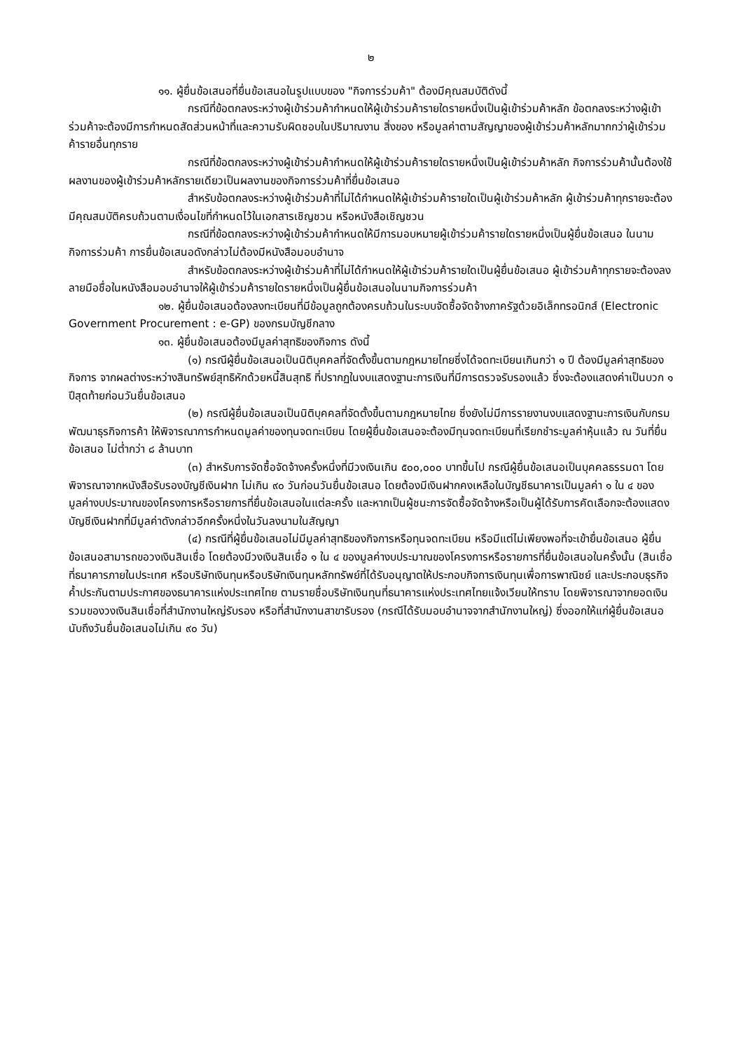๒
๑๑. ผู้ยื่นข้อเสนอที่ยื่นข้อเสนอในรูปแบบของ "กิจการร่วมค้า" ต้องมีคุณสมบัติดังนี้
กรณีที่ข้อตกลงระหว่างผู้เข้าร่วมค้ากำหนดให้ผู้เข้าร่วมค้ารายใดรายหนึ่งเป็นผู้เข้าร่วมค้าหลัก ข้อตกลงระหว่างผู้เข้าร่วมค้าจะต้องมีการกำหนดสัดส่วนหน้าที่และความรับผิดชอบในปริมาณงาน สิ่งของ หรือมูลค่าตามสัญญาของผู้เข้าร่วมค้าหลักมากกว่าผู้เข้าร่วมค้ารายอื่นทุกราย
กรณีที่ข้อตกลงระหว่างผู้เข้าร่วมค้ากำหนดให้ผู้เข้าร่วมค้ารายใดรายหนึ่งเป็นผู้เข้าร่วมค้าหลัก กิจการร่วมค้านั้นต้องใช้ผลงานของผู้เข้าร่วมค้าหลักรายเดียวเป็นผลงานของกิจการร่วมค้าที่ยื่นข้อเสนอ
สำหรับข้อตกลงระหว่างผู้เข้าร่วมค้าที่ไม่ได้กำหนดให้ผู้เข้าร่วมค้ารายใดเป็นผู้เข้าร่วมค้าหลัก ผู้เข้าร่วมค้าทุกรายจะต้องมีคุณสมบัติครบถ้วนตามเงื่อนไขที่กำหนดไว้ในเอกสารเชิญชวน หรือหนังสือเชิญชวน
กรณีที่ข้อตกลงระหว่างผู้เข้าร่วมค้ากำหนดให้มีการมอบหมายผู้เข้าร่วมค้ารายใดรายหนึ่งเป็นผู้ยื่นข้อเสนอ ในนามกิจการร่วมค้า การยื่นข้อเสนอดังกล่าวไม่ต้องมีหนังสือมอบอำนาจ
สำหรับข้อตกลงระหว่างผู้เข้าร่วมค้าที่ไม่ได้กำหนดให้ผู้เข้าร่วมค้ารายใดเป็นผู้ยื่นข้อเสนอ ผู้เข้าร่วมค้าทุกรายจะต้องลงลายมือชื่อในหนังสือมอบอำนาจให้ผู้เข้าร่วมค้ารายใดรายหนึ่งเป็นผู้ยื่นข้อเสนอในนามกิจการร่วมค้า
๑๒. ผู้ยื่นข้อเสนอต้องลงทะเบียนที่มีข้อมูลถูกต้องครบถ้วนในระบบจัดซื้อจัดจ้างภาครัฐด้วยอิเล็กทรอนิกส์ (Electronic Government Procurement : e-GP) ของกรมบัญชีกลาง
๑๓. ผู้ยื่นข้อเสนอต้องมีมูลค่าสุทธิของกิจการ ดังนี้
(๑) กรณีผู้ยื่นข้อเสนอเป็นนิติบุคคลที่จัดตั้งขึ้นตามกฎหมายไทยซึ่งได้จดทะเบียนเกินกว่า ๑ ปี ต้องมีมูลค่าสุทธิของกิจการ จากผลต่างระหว่างสินทรัพย์สุทธิหักด้วยหนี้สินสุทธิ ที่ปรากฏในงบแสดงฐานะการเงินที่มีการตรวจรับรองแล้ว ซึ่งจะต้องแสดงค่าเป็นบวก ๑ ปีสุดท้ายก่อนวันยื่นข้อเสนอ
(๒) กรณีผู้ยื่นข้อเสนอเป็นนิติบุคคลที่จัดตั้งขึ้นตามกฎหมายไทย ซึ่งยังไม่มีการรายงานงบแสดงฐานะการเงินกับกรมพัฒนาธุรกิจการค้า ให้พิจารณาการกำหนดมูลค่าของทุนจดทะเบียน โดยผู้ยื่นข้อเสนอจะต้องมีทุนจดทะเบียนที่เรียกชำระมูลค่าหุ้นแล้ว ณ วันที่ยื่นข้อเสนอ ไม่ต่ำกว่า ๘ ล้านบาท
(๓) สำหรับการจัดซื้อจัดจ้างครั้งหนึ่งที่มีวงเงินเกิน ๕๐๐,๐๐๐ บาทขึ้นไป กรณีผู้ยื่นข้อเสนอเป็นบุคคลธรรมดา โดยพิจารณาจากหนังสือรับรองบัญชีเงินฝาก ไม่เกิน ๙๐ วันก่อนวันยื่นข้อเสนอ โดยต้องมีเงินฝากคงเหลือในบัญชีธนาคารเป็นมูลค่า ๑ ใน ๔ ของมูลค่างบประมาณของโครงการหรือรายการที่ยื่นข้อเสนอในแต่ละครั้ง และหากเป็นผู้ชนะการจัดซื้อจัดจ้างหรือเป็นผู้ได้รับการคัดเลือกจะต้องแสดงบัญชีเงินฝากที่มีมูลค่าดังกล่าวอีกครั้งหนึ่งในวันลงนามในสัญญา
(๔) กรณีที่ผู้ยื่นข้อเสนอไม่มีมูลค่าสุทธิของกิจการหรือทุนจดทะเบียน หรือมีแต่ไม่เพียงพอที่จะเข้ายื่นข้อเสนอ ผู้ยื่นข้อเสนอสามารถขอวงเงินสินเชื่อ โดยต้องมีวงเงินสินเชื่อ ๑ ใน ๔ ของมูลค่างบประมาณของโครงการหรือรายการที่ยื่นข้อเสนอในครั้งนั้น (สินเชื่อที่ธนาคารภายในประเทศ หรือบริษัทเงินทุนหรือบริษัทเงินทุนหลักทรัพย์ที่ได้รับอนุญาตให้ประกอบกิจการเงินทุนเพื่อการพาณิชย์ และประกอบธุรกิจค้ำประกันตามประกาศของธนาคารแห่งประเทศไทย ตามรายชื่อบริษัทเงินทุนที่ธนาคารแห่งประเทศไทยแจ้งเวียนให้ทราบ โดยพิจารณาจากยอดเงินรวมของวงเงินสินเชื่อที่สำนักงานใหญ่รับรอง หรือที่สำนักงานสาขารับรอง (กรณีได้รับมอบอำนาจจากสำนักงานใหญ่) ซึ่งออกให้แก่ผู้ยื่นข้อเสนอ นับถึงวันยื่นข้อเสนอไม่เกิน ๙๐ วัน)